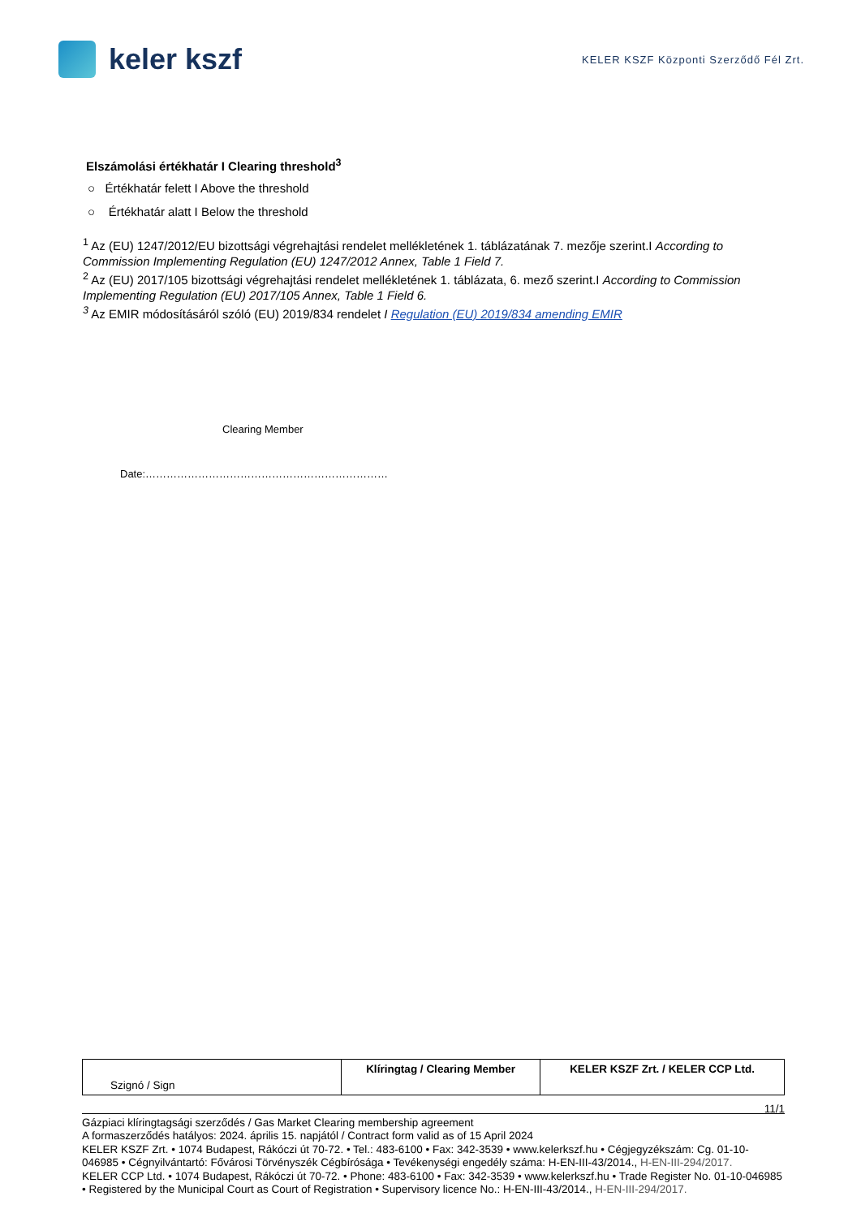keler kszf
KELER KSZF Központi Szerződő Fél Zrt.
Elszámolási értékhatár I Clearing threshold<sup>3</sup>
○ Értékhatár felett I Above the threshold
○ Értékhatár alatt I Below the threshold
<sup>1</sup> Az (EU) 1247/2012/EU bizottsági végrehajtási rendelet mellékletének 1. táblázatának 7. mezője szerint.I According to Commission Implementing Regulation (EU) 1247/2012 Annex, Table 1 Field 7.
<sup>2</sup> Az (EU) 2017/105 bizottsági végrehajtási rendelet mellékletének 1. táblázata, 6. mező szerint.I According to Commission Implementing Regulation (EU) 2017/105 Annex, Table 1 Field 6.
<sup>3</sup> Az EMIR módosításáról szóló (EU) 2019/834 rendelet I Regulation (EU) 2019/834 amending EMIR
Clearing Member
Date:……………………………………………………………
| Szignó / Sign | Klíringtag / Clearing Member | KELER KSZF Zrt. / KELER CCP Ltd. |
11/1
Gázpiaci klíringtagsági szerződés / Gas Market Clearing membership agreement
A formaszerződés hatályos: 2024. április 15. napjától / Contract form valid as of 15 April 2024
KELER KSZF Zrt. • 1074 Budapest, Rákóczi út 70-72. • Tel.: 483-6100 • Fax: 342-3539 • www.kelerkszf.hu • Cégjegyzékszám: Cg. 01-10-046985 • Cégnyilvántartó: Fővárosi Törvényszék Cégbírósága • Tevékenységi engedély száma: H-EN-III-43/2014., H-EN-III-294/2017.
KELER CCP Ltd. • 1074 Budapest, Rákóczi út 70-72. • Phone: 483-6100 • Fax: 342-3539 • www.kelerkszf.hu • Trade Register No. 01-10-046985 • Registered by the Municipal Court as Court of Registration • Supervisory licence No.: H-EN-III-43/2014., H-EN-III-294/2017.